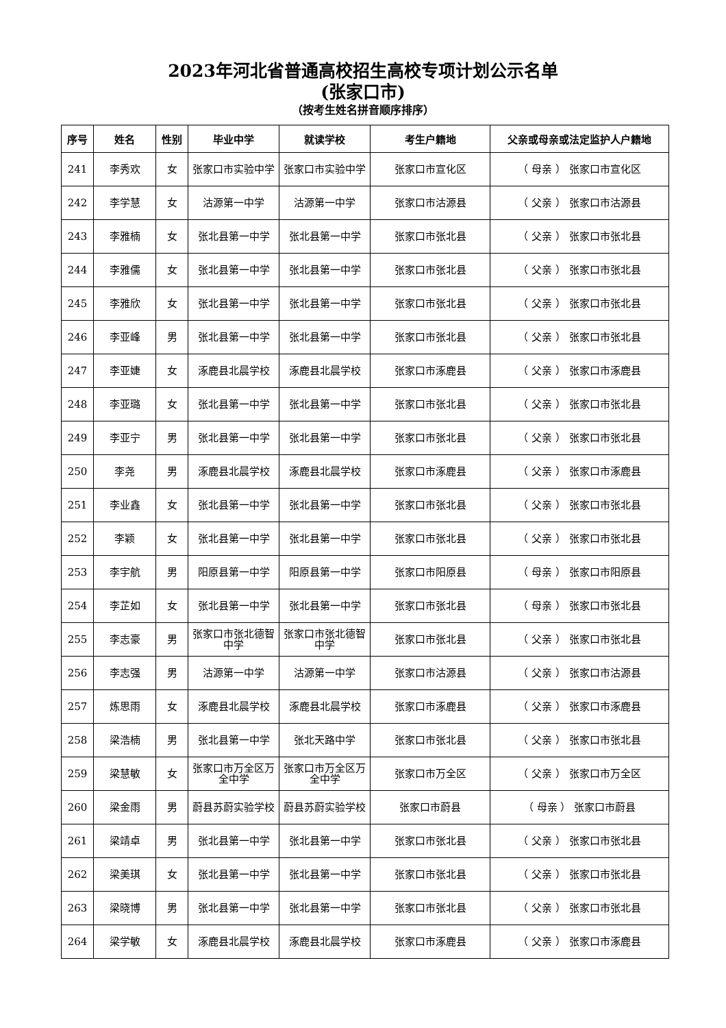2023年河北省普通高校招生高校专项计划公示名单
(张家口市)
（按考生姓名拼音顺序排序）
| 序号 | 姓名 | 性别 | 毕业中学 | 就读学校 | 考生户籍地 | 父亲或母亲或法定监护人户籍地 |
| --- | --- | --- | --- | --- | --- | --- |
| 241 | 李秀欢 | 女 | 张家口市实验中学 | 张家口市实验中学 | 张家口市宣化区 | （ 母亲 ） 张家口市宣化区 |
| 242 | 李学慧 | 女 | 沽源第一中学 | 沽源第一中学 | 张家口市沽源县 | （ 父亲 ） 张家口市沽源县 |
| 243 | 李雅楠 | 女 | 张北县第一中学 | 张北县第一中学 | 张家口市张北县 | （ 父亲 ） 张家口市张北县 |
| 244 | 李雅儒 | 女 | 张北县第一中学 | 张北县第一中学 | 张家口市张北县 | （ 父亲 ） 张家口市张北县 |
| 245 | 李雅欣 | 女 | 张北县第一中学 | 张北县第一中学 | 张家口市张北县 | （ 父亲 ） 张家口市张北县 |
| 246 | 李亚峰 | 男 | 张北县第一中学 | 张北县第一中学 | 张家口市张北县 | （ 父亲 ） 张家口市张北县 |
| 247 | 李亚婕 | 女 | 涿鹿县北晨学校 | 涿鹿县北晨学校 | 张家口市涿鹿县 | （ 父亲 ） 张家口市涿鹿县 |
| 248 | 李亚璐 | 女 | 张北县第一中学 | 张北县第一中学 | 张家口市张北县 | （ 父亲 ） 张家口市张北县 |
| 249 | 李亚宁 | 男 | 张北县第一中学 | 张北县第一中学 | 张家口市张北县 | （ 父亲 ） 张家口市张北县 |
| 250 | 李尧 | 男 | 涿鹿县北晨学校 | 涿鹿县北晨学校 | 张家口市涿鹿县 | （ 父亲 ） 张家口市涿鹿县 |
| 251 | 李业鑫 | 女 | 张北县第一中学 | 张北县第一中学 | 张家口市张北县 | （ 父亲 ） 张家口市张北县 |
| 252 | 李颖 | 女 | 张北县第一中学 | 张北县第一中学 | 张家口市张北县 | （ 父亲 ） 张家口市张北县 |
| 253 | 李宇航 | 男 | 阳原县第一中学 | 阳原县第一中学 | 张家口市阳原县 | （ 母亲 ） 张家口市阳原县 |
| 254 | 李芷如 | 女 | 张北县第一中学 | 张北县第一中学 | 张家口市张北县 | （ 母亲 ） 张家口市张北县 |
| 255 | 李志豪 | 男 | 张家口市张北德智中学 | 张家口市张北德智中学 | 张家口市张北县 | （ 父亲 ） 张家口市张北县 |
| 256 | 李志强 | 男 | 沽源第一中学 | 沽源第一中学 | 张家口市沽源县 | （ 父亲 ） 张家口市沽源县 |
| 257 | 炼思雨 | 女 | 涿鹿县北晨学校 | 涿鹿县北晨学校 | 张家口市涿鹿县 | （ 父亲 ） 张家口市涿鹿县 |
| 258 | 梁浩楠 | 男 | 张北县第一中学 | 张北天路中学 | 张家口市张北县 | （ 父亲 ） 张家口市张北县 |
| 259 | 梁慧敏 | 女 | 张家口市万全区万全中学 | 张家口市万全区万全中学 | 张家口市万全区 | （ 父亲 ） 张家口市万全区 |
| 260 | 梁金雨 | 男 | 蔚县苏蔚实验学校 | 蔚县苏蔚实验学校 | 张家口市蔚县 | （ 母亲 ） 张家口市蔚县 |
| 261 | 梁靖卓 | 男 | 张北县第一中学 | 张北县第一中学 | 张家口市张北县 | （ 父亲 ） 张家口市张北县 |
| 262 | 梁美琪 | 女 | 张北县第一中学 | 张北县第一中学 | 张家口市张北县 | （ 父亲 ） 张家口市张北县 |
| 263 | 梁晓博 | 男 | 张北县第一中学 | 张北县第一中学 | 张家口市张北县 | （ 父亲 ） 张家口市张北县 |
| 264 | 梁学敏 | 女 | 涿鹿县北晨学校 | 涿鹿县北晨学校 | 张家口市涿鹿县 | （ 父亲 ） 张家口市涿鹿县 |